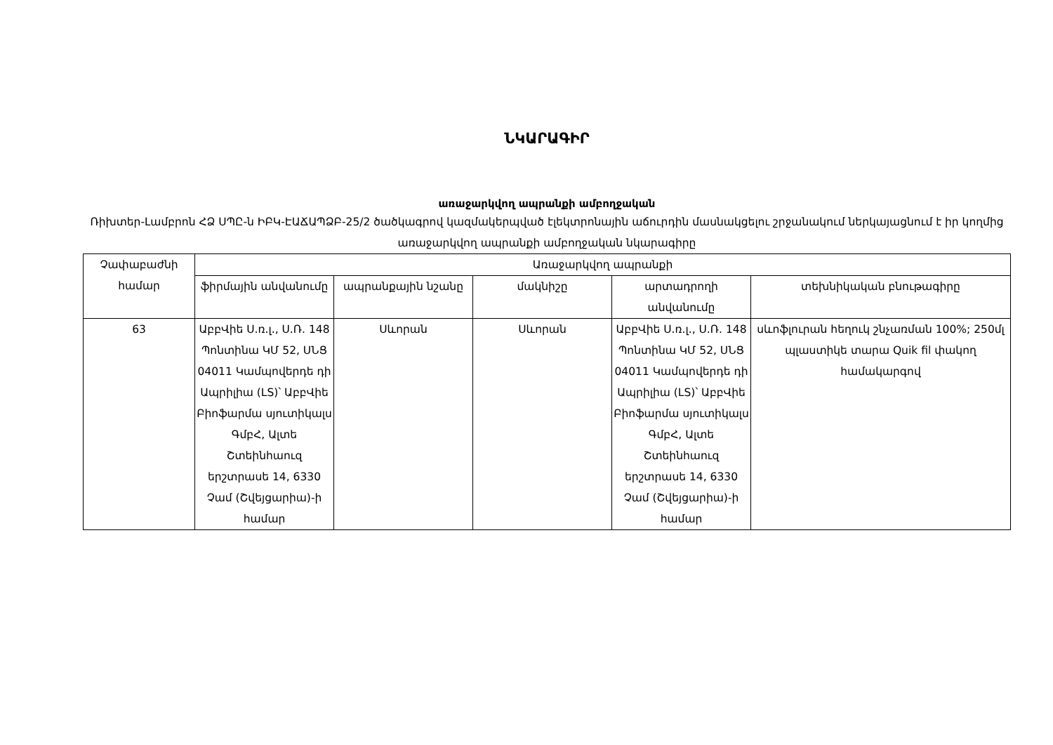ՆԿԱՐԱԳԻՐ
առաջարկվող ապրանքի ամբողջական
Ռիխտեր-Լամբրոն ՀՁ ՍՊԸ-ն ԻԲԿ-ԷԱՃԱՊՁԲ-25/2 ծածկագրով կազմակերպված էլեկտրոնային աճուրդին մասնակցելու շրջանակում ներկայացնում է իր կողմից առաջարկվող ապրանքի ամբողջական նկարագիրը
| Չափաբաժնի համար | Առաջարկվող ապրանքի | | | | |
| --- | --- | --- | --- | --- | --- |
| | ֆիրմային անվանումը | ապրանքային նշանը | մակնիշը | արտադրողի անվանումը | տեխնիկական բնութագիրը |
| 63 | ԱբբՎիե Ս.ռ.լ., Ս.Ռ. 148 Պոնտինա ԿՄ 52, ՍՆՑ 04011 Կամպովերդե դի Ապրիլիա (LS)՝ ԱբբՎիե Բիոֆարմա սյուտիկալս ԳմբՀ, Ալտե Շտեինհաուզ երշտրասե 14, 6330 Չամ (Շվեյցարիա)-ի համար | Սևորան | Սևորան | ԱբբՎիե Ս.ռ.լ., Ս.Ռ. 148 Պոնտինա ԿՄ 52, ՍՆՑ 04011 Կամպովերդե դի Ապրիլիա (LS)՝ ԱբբՎիե Բիոֆարմա սյուտիկալս ԳմբՀ, Ալտե Շտեինհաուզ երշտրասե 14, 6330 Չամ (Շվեյցարիա)-ի համար | սևոֆլուրան հեղուկ շնչառման 100%; 250մլ պլաստիկե տարա Quik fil փակող համակարգով |